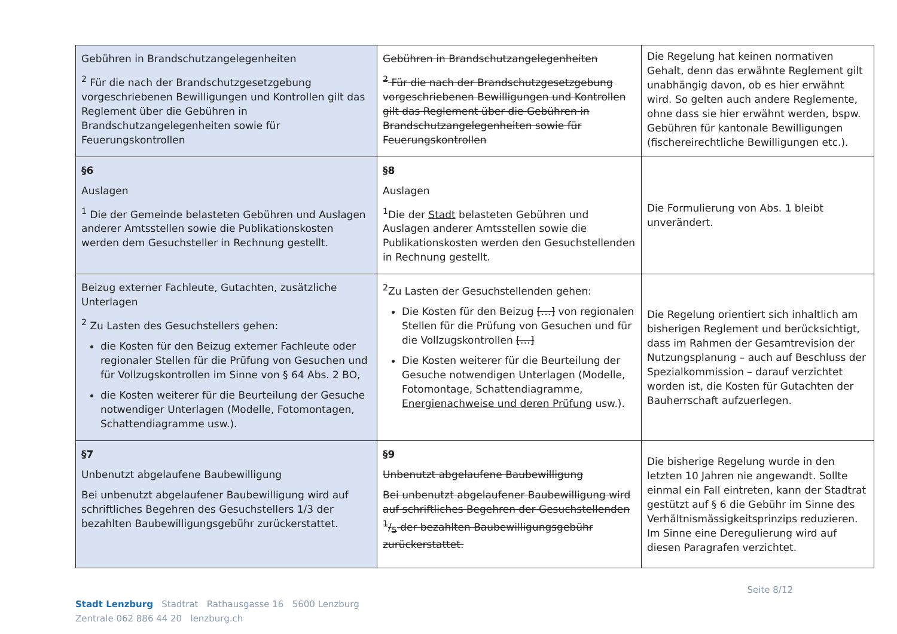| Gebühren in Brandschutzangelegenheiten <sup>2</sup> Für die nach der Brandschutzgesetzgebung vorgeschriebenen Bewilligungen und Kontrollen gilt das Reglement über die Gebühren in Brandschutzangelegenheiten sowie für Feuerungskontrollen | Gebühren in Brandschutzangelegenheiten <sup>2</sup> Für die nach der Brandschutzgesetzgebung vorgeschriebenen Bewilligungen und Kontrollen gilt das Reglement über die Gebühren in Brandschutzangelegenheiten sowie für Feuerungskontrollen | Die Regelung hat keinen normativen Gehalt, denn das erwähnte Reglement gilt unabhängig davon, ob es hier erwähnt wird. So gelten auch andere Reglemente, ohne dass sie hier erwähnt werden, bspw. Gebühren für kantonale Bewilligungen (fischereirechtliche Bewilligungen etc.). |
| §6 Auslagen <sup>1</sup> Die der Gemeinde belasteten Gebühren und Auslagen anderer Amtsstellen sowie die Publikationskosten werden dem Gesuchsteller in Rechnung gestellt. | §8 Auslagen <sup>1</sup> Die der Stadt belasteten Gebühren und Auslagen anderer Amtsstellen sowie die Publikationskosten werden den Gesuchstellenden in Rechnung gestellt. | Die Formulierung von Abs. 1 bleibt unverändert. |
| Beizug externer Fachleute, Gutachten, zusätzliche Unterlagen <sup>2</sup> Zu Lasten des Gesuchstellers gehen: die Kosten für den Beizug externer Fachleute oder regionaler Stellen für die Prüfung von Gesuchen und für Vollzugskontrollen im Sinne von § 64 Abs. 2 BO, die Kosten weiterer für die Beurteilung der Gesuche notwendiger Unterlagen (Modelle, Fotomontagen, Schattendiagramme usw.). | <sup>2</sup> Zu Lasten der Gesuchstellenden gehen: Die Kosten für den Beizug […] von regionalen Stellen für die Prüfung von Gesuchen und für die Vollzugskontrollen […] Die Kosten weiterer für die Beurteilung der Gesuche notwendigen Unterlagen (Modelle, Fotomontage, Schattendiagramme, Energienachweise und deren Prüfung usw.). | Die Regelung orientiert sich inhaltlich am bisherigen Reglement und berücksichtigt, dass im Rahmen der Gesamtrevision der Nutzungsplanung – auch auf Beschluss der Spezialkommission – darauf verzichtet worden ist, die Kosten für Gutachten der Bauherrschaft aufzuerlegen. |
| §7 Unbenutzt abgelaufene Baubewilligung Bei unbenutzt abgelaufener Baubewilligung wird auf schriftliches Begehren des Gesuchstellers 1/3 der bezahlten Baubewilligungsgebühr zurückerstattet. | §9 Unbenutzt abgelaufene Baubewilligung Bei unbenutzt abgelaufener Baubewilligung wird auf schriftliches Begehren der Gesuchstellenden 1/5 der bezahlten Baubewilligungsgebühr zurückerstattet. | Die bisherige Regelung wurde in den letzten 10 Jahren nie angewandt. Sollte einmal ein Fall eintreten, kann der Stadtrat gestützt auf § 6 die Gebühr im Sinne des Verhältnismässigkeitsprinzips reduzieren. Im Sinne eine Deregulierung wird auf diesen Paragrafen verzichtet. |
Stadt Lenzburg Stadtrat Rathausgasse 16 5600 Lenzburg
Zentrale 062 886 44 20 lenzburg.ch
Seite 8/12